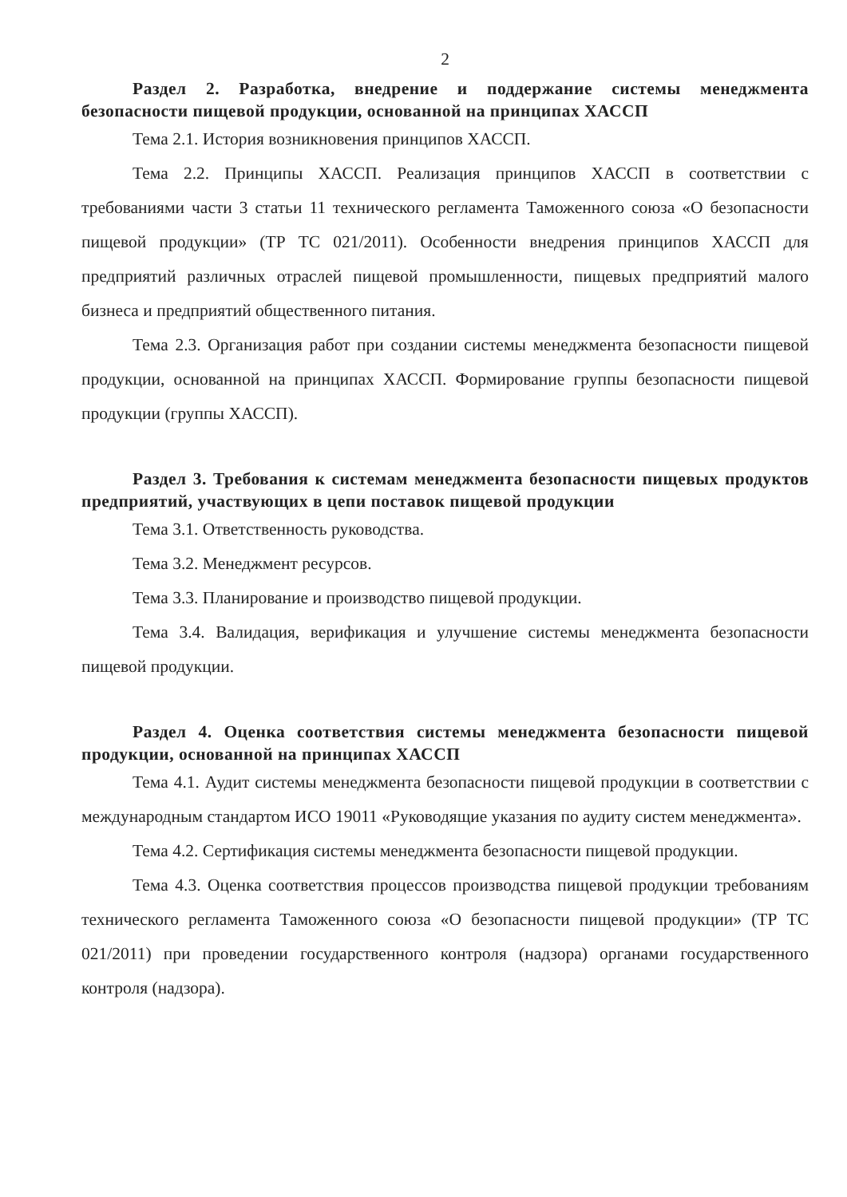2
Раздел 2. Разработка, внедрение и поддержание системы менеджмента безопасности пищевой продукции, основанной на принципах ХАССП
Тема 2.1. История возникновения принципов ХАССП.
Тема 2.2. Принципы ХАССП. Реализация принципов ХАССП в соответствии с требованиями части 3 статьи 11 технического регламента Таможенного союза «О безопасности пищевой продукции» (ТР ТС 021/2011). Особенности внедрения принципов ХАССП для предприятий различных отраслей пищевой промышленности, пищевых предприятий малого бизнеса и предприятий общественного питания.
Тема 2.3. Организация работ при создании системы менеджмента безопасности пищевой продукции, основанной на принципах ХАССП. Формирование группы безопасности пищевой продукции (группы ХАССП).
Раздел 3. Требования к системам менеджмента безопасности пищевых продуктов предприятий, участвующих в цепи поставок пищевой продукции
Тема 3.1. Ответственность руководства.
Тема 3.2. Менеджмент ресурсов.
Тема 3.3. Планирование и производство пищевой продукции.
Тема 3.4. Валидация, верификация и улучшение системы менеджмента безопасности пищевой продукции.
Раздел 4. Оценка соответствия системы менеджмента безопасности пищевой продукции, основанной на принципах ХАССП
Тема 4.1. Аудит системы менеджмента безопасности пищевой продукции в соответствии с международным стандартом ИСО 19011 «Руководящие указания по аудиту систем менеджмента».
Тема 4.2. Сертификация системы менеджмента безопасности пищевой продукции.
Тема 4.3. Оценка соответствия процессов производства пищевой продукции требованиям технического регламента Таможенного союза «О безопасности пищевой продукции» (ТР ТС 021/2011) при проведении государственного контроля (надзора) органами государственного контроля (надзора).